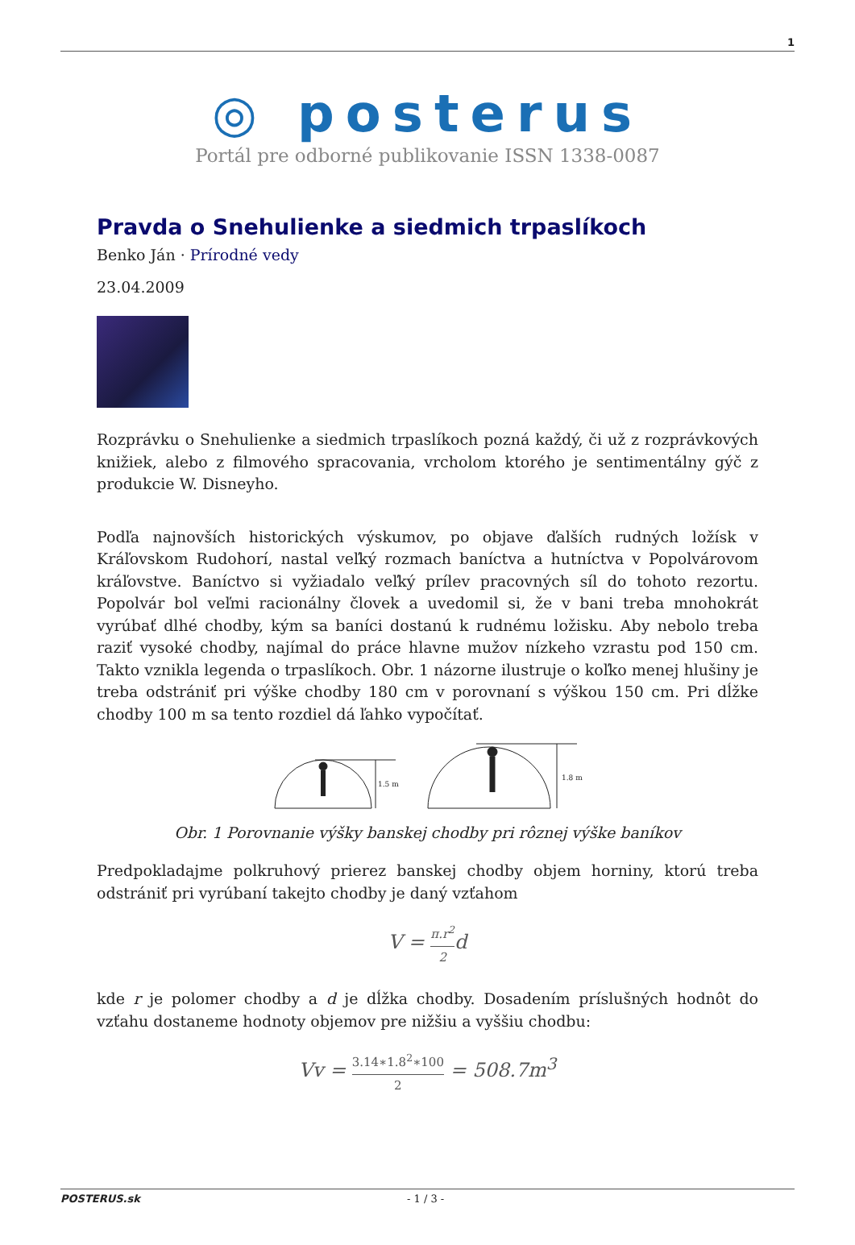1
◎ posterus
Portál pre odborné publikovanie ISSN 1338-0087
Pravda o Snehulienke a siedmich trpaslíkoch
Benko Ján · Prírodné vedy
23.04.2009
Rozprávku o Snehulienke a siedmich trpaslíkoch pozná každý, či už z rozprávkových knižiek, alebo z filmového spracovania, vrcholom ktorého je sentimentálny gýč z produkcie W. Disneyho.
Podľa najnovších historických výskumov, po objave ďalších rudných ložísk v Kráľovskom Rudohorí, nastal veľký rozmach baníctva a hutníctva v Popolvárovom kráľovstve. Baníctvo si vyžiadalo veľký prílev pracovných síl do tohoto rezortu. Popolvár bol veľmi racionálny človek a uvedomil si, že v bani treba mnohokrát vyrúbať dlhé chodby, kým sa baníci dostanú k rudnému ložisku. Aby nebolo treba raziť vysoké chodby, najímal do práce hlavne mužov nízkeho vzrastu pod 150 cm. Takto vznikla legenda o trpaslíkoch. Obr. 1 názorne ilustruje o koľko menej hlušiny je treba odstrániť pri výške chodby 180 cm v porovnaní s výškou 150 cm. Pri dĺžke chodby 100 m sa tento rozdiel dá ľahko vypočítať.
1.5 m
1.8 m
Obr. 1 Porovnanie výšky banskej chodby pri rôznej výške baníkov
Predpokladajme polkruhový prierez banskej chodby objem horniny, ktorú treba odstrániť pri vyrúbaní takejto chodby je daný vzťahom
V = π.r<sup>2</sup> 2d
kde r je polomer chodby a d je dĺžka chodby. Dosadením príslušných hodnôt do vzťahu dostaneme hodnoty objemov pre nižšiu a vyššiu chodbu:
Vv = 3.14∗1.8<sup>2</sup>∗100 2 = 508.7m<sup>3</sup>
POSTERUS.sk - 1 / 3 -